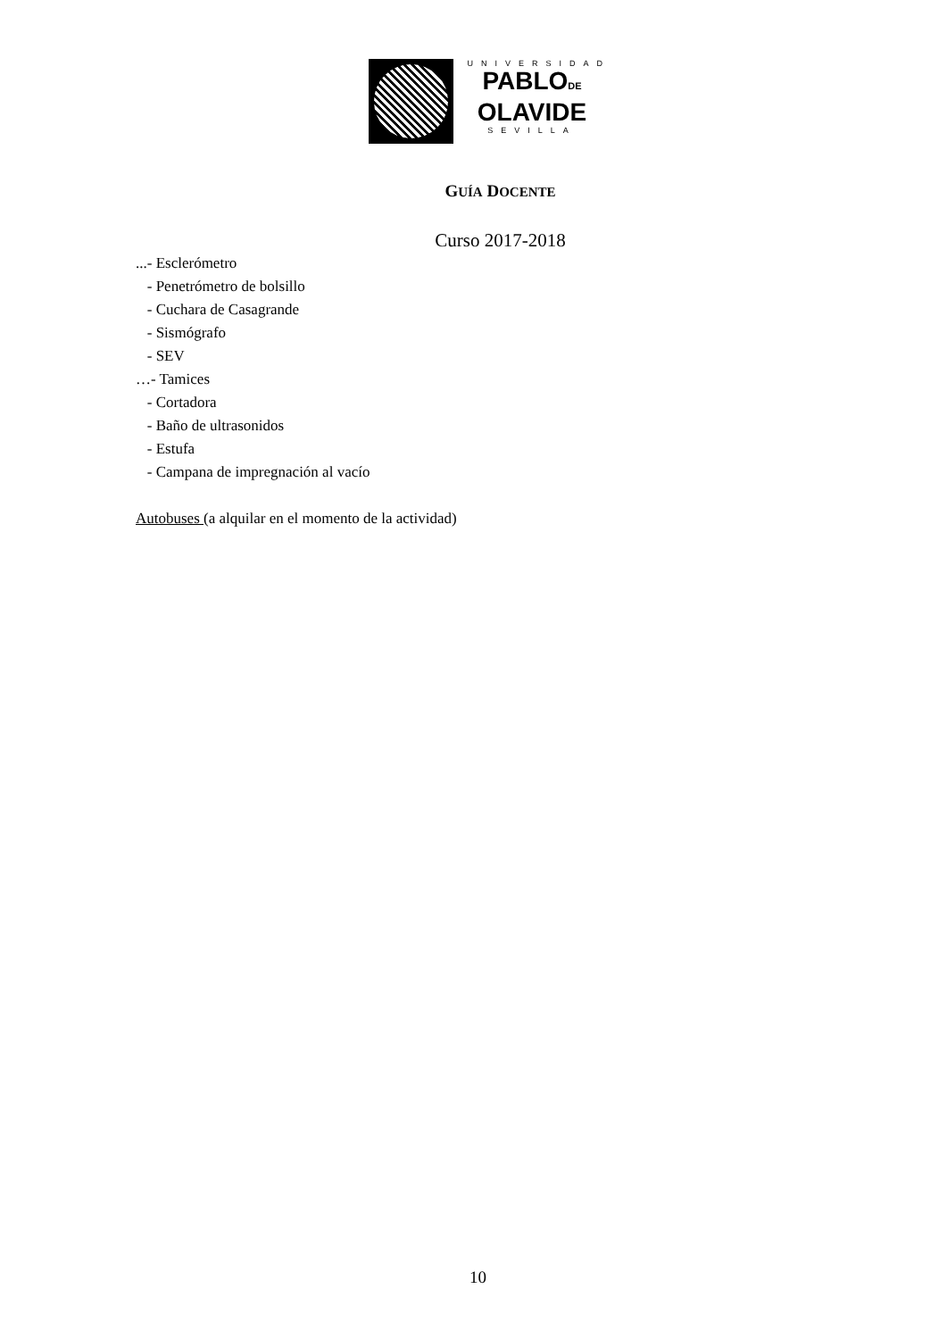UNIVERSIDAD
PABLODE
OLAVIDE
SEVILLA
GUÍA DOCENTE
Curso 2017-2018
...- Esclerómetro
- Penetrómetro de bolsillo
- Cuchara de Casagrande
- Sismógrafo
- SEV
…- Tamices
- Cortadora
- Baño de ultrasonidos
- Estufa
- Campana de impregnación al vacío
Autobuses (a alquilar en el momento de la actividad)
10